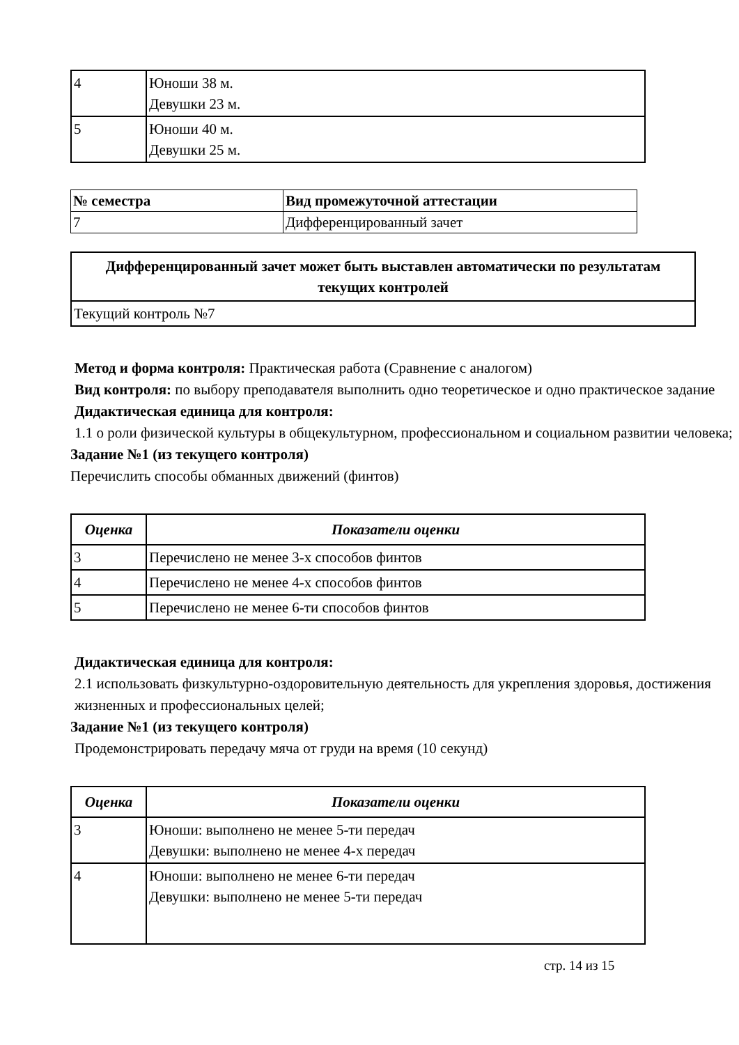| 4 | Юноши 38 м. Девушки 23 м. |
| 5 | Юноши 40 м. Девушки 25 м. |
| № семестра | Вид промежуточной аттестации |
| --- | --- |
| 7 | Дифференцированный зачет |
| Дифференцированный зачет может быть выставлен автоматически по результатам текущих контролей |
| --- |
| Текущий контроль №7 |
Метод и форма контроля: Практическая работа (Сравнение с аналогом)
Вид контроля: по выбору преподавателя выполнить одно теоретическое и одно практическое задание
Дидактическая единица для контроля:
1.1 о роли физической культуры в общекультурном, профессиональном и социальном развитии человека;
Задание №1 (из текущего контроля)
Перечислить способы обманных движений (финтов)
| Оценка | Показатели оценки |
| --- | --- |
| 3 | Перечислено не менее 3-х способов финтов |
| 4 | Перечислено не менее 4-х способов финтов |
| 5 | Перечислено не менее 6-ти способов финтов |
Дидактическая единица для контроля:
2.1 использовать физкультурно-оздоровительную деятельность для укрепления здоровья, достижения жизненных и профессиональных целей;
Задание №1 (из текущего контроля)
Продемонстрировать передачу мяча от груди на время (10 секунд)
| Оценка | Показатели оценки |
| --- | --- |
| 3 | Юноши: выполнено не менее 5-ти передач Девушки: выполнено не менее 4-х передач |
| 4 | Юноши: выполнено не менее 6-ти передач Девушки: выполнено не менее 5-ти передач |
стр. 14 из 15